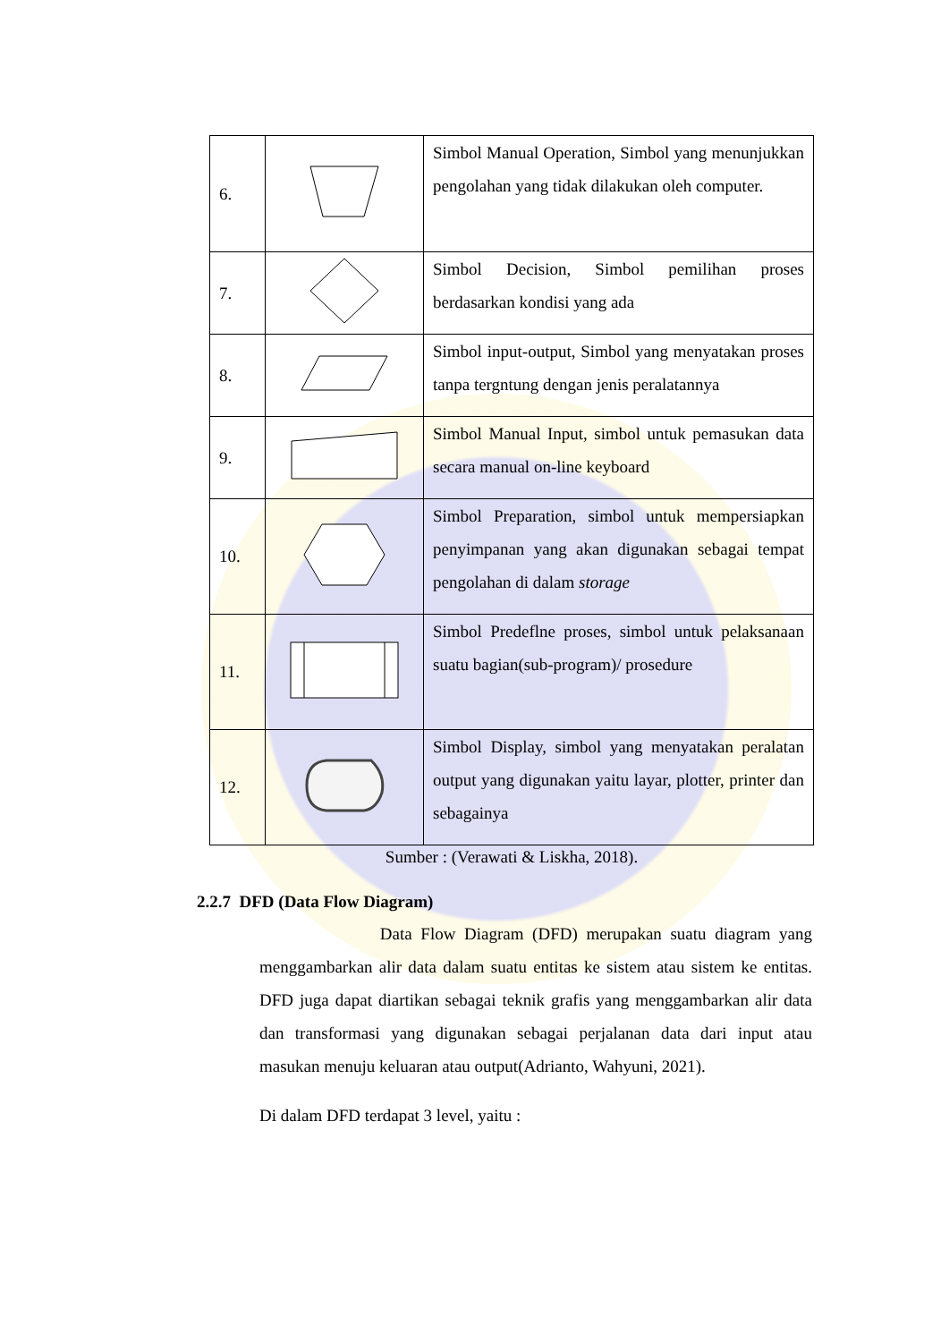| 6. | | Simbol Manual Operation, Simbol yang menunjukkan pengolahan yang tidak dilakukan oleh computer. |
| 7. | | Simbol Decision, Simbol pemilihan proses berdasarkan kondisi yang ada |
| 8. | | Simbol input-output, Simbol yang menyatakan proses tanpa tergntung dengan jenis peralatannya |
| 9. | | Simbol Manual Input, simbol untuk pemasukan data secara manual on-line keyboard |
| 10. | | Simbol Preparation, simbol untuk mempersiapkan penyimpanan yang akan digunakan sebagai tempat pengolahan di dalam storage |
| 11. | | Simbol Predeflne proses, simbol untuk pelaksanaan suatu bagian(sub-program)/ prosedure |
| 12. | | Simbol Display, simbol yang menyatakan peralatan output yang digunakan yaitu layar, plotter, printer dan sebagainya |
Sumber : (Verawati & Liskha, 2018).
2.2.7 DFD (Data Flow Diagram)
Data Flow Diagram (DFD) merupakan suatu diagram yang menggambarkan alir data dalam suatu entitas ke sistem atau sistem ke entitas. DFD juga dapat diartikan sebagai teknik grafis yang menggambarkan alir data dan transformasi yang digunakan sebagai perjalanan data dari input atau masukan menuju keluaran atau output(Adrianto, Wahyuni, 2021).
Di dalam DFD terdapat 3 level, yaitu :